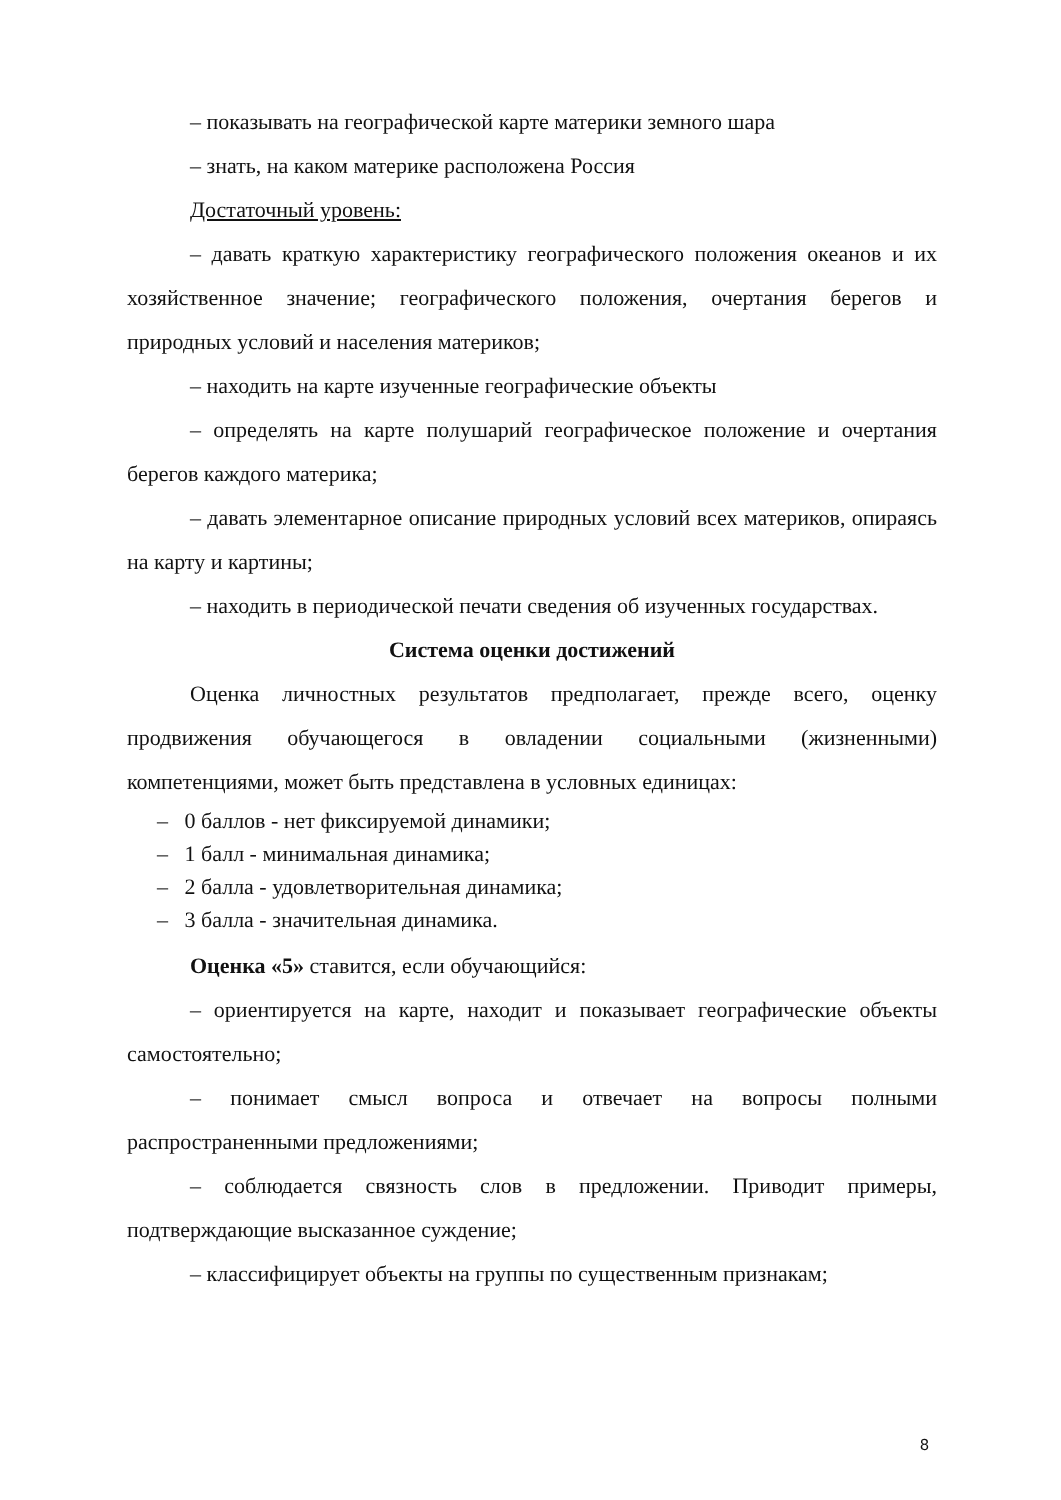– показывать на географической карте материки земного шара
– знать, на каком материке расположена Россия
Достаточный уровень:
– давать краткую характеристику географического положения океанов и их хозяйственное значение; географического положения, очертания берегов и природных условий и населения материков;
– находить на карте изученные географические объекты
– определять на карте полушарий географическое положение и очертания берегов каждого материка;
– давать элементарное описание природных условий всех материков, опираясь на карту и картины;
– находить в периодической печати сведения об изученных государствах.
Система оценки достижений
Оценка личностных результатов предполагает, прежде всего, оценку продвижения обучающегося в овладении социальными (жизненными) компетенциями, может быть представлена в условных единицах:
– 0 баллов - нет фиксируемой динамики;
– 1 балл - минимальная динамика;
– 2 балла - удовлетворительная динамика;
– 3 балла - значительная динамика.
Оценка «5» ставится, если обучающийся:
– ориентируется на карте, находит и показывает географические объекты самостоятельно;
– понимает смысл вопроса и отвечает на вопросы полными распространенными предложениями;
– соблюдается связность слов в предложении. Приводит примеры, подтверждающие высказанное суждение;
– классифицирует объекты на группы по существенным признакам;
8